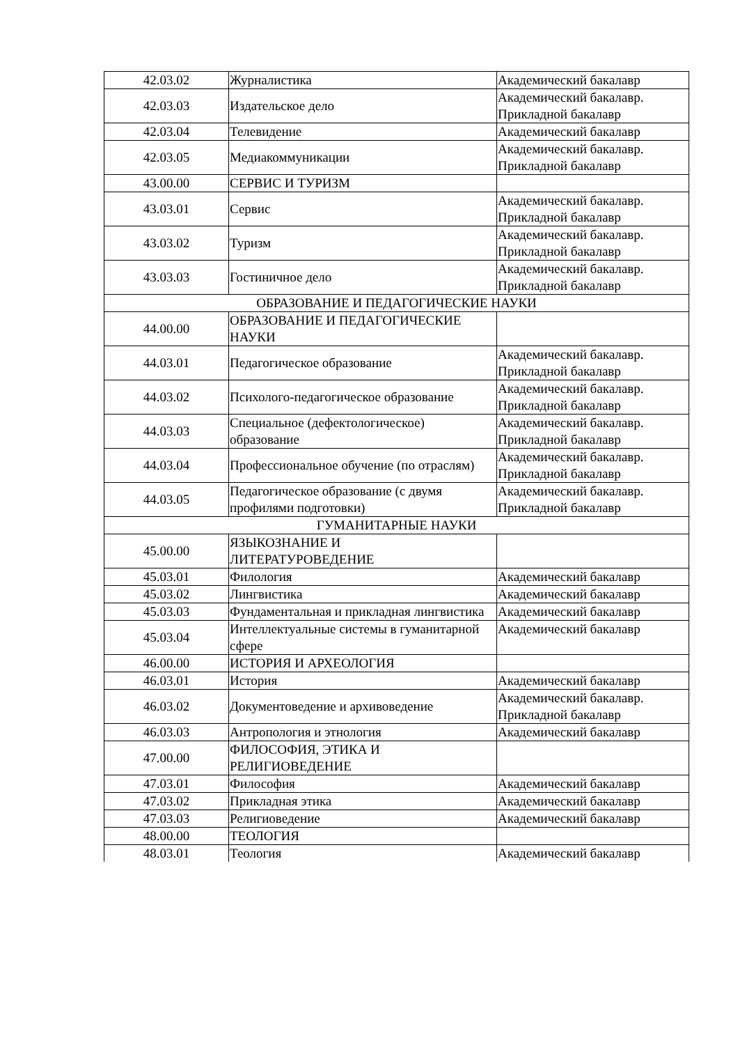| 42.03.02 | Журналистика | Академический бакалавр |
| 42.03.03 | Издательское дело | Академический бакалавр. Прикладной бакалавр |
| 42.03.04 | Телевидение | Академический бакалавр |
| 42.03.05 | Медиакоммуникации | Академический бакалавр. Прикладной бакалавр |
| 43.00.00 | СЕРВИС И ТУРИЗМ | |
| 43.03.01 | Сервис | Академический бакалавр. Прикладной бакалавр |
| 43.03.02 | Туризм | Академический бакалавр. Прикладной бакалавр |
| 43.03.03 | Гостиничное дело | Академический бакалавр. Прикладной бакалавр |
| ОБРАЗОВАНИЕ И ПЕДАГОГИЧЕСКИЕ НАУКИ | | |
| 44.00.00 | ОБРАЗОВАНИЕ И ПЕДАГОГИЧЕСКИЕ НАУКИ | |
| 44.03.01 | Педагогическое образование | Академический бакалавр. Прикладной бакалавр |
| 44.03.02 | Психолого-педагогическое образование | Академический бакалавр. Прикладной бакалавр |
| 44.03.03 | Специальное (дефектологическое) образование | Академический бакалавр. Прикладной бакалавр |
| 44.03.04 | Профессиональное обучение (по отраслям) | Академический бакалавр. Прикладной бакалавр |
| 44.03.05 | Педагогическое образование (с двумя профилями подготовки) | Академический бакалавр. Прикладной бакалавр |
| ГУМАНИТАРНЫЕ НАУКИ | | |
| 45.00.00 | ЯЗЫКОЗНАНИЕ И ЛИТЕРАТУРОВЕДЕНИЕ | |
| 45.03.01 | Филология | Академический бакалавр |
| 45.03.02 | Лингвистика | Академический бакалавр |
| 45.03.03 | Фундаментальная и прикладная лингвистика | Академический бакалавр |
| 45.03.04 | Интеллектуальные системы в гуманитарной сфере | Академический бакалавр |
| 46.00.00 | ИСТОРИЯ И АРХЕОЛОГИЯ | |
| 46.03.01 | История | Академический бакалавр |
| 46.03.02 | Документоведение и архивоведение | Академический бакалавр. Прикладной бакалавр |
| 46.03.03 | Антропология и этнология | Академический бакалавр |
| 47.00.00 | ФИЛОСОФИЯ, ЭТИКА И РЕЛИГИОВЕДЕНИЕ | |
| 47.03.01 | Философия | Академический бакалавр |
| 47.03.02 | Прикладная этика | Академический бакалавр |
| 47.03.03 | Религиоведение | Академический бакалавр |
| 48.00.00 | ТЕОЛОГИЯ | |
| 48.03.01 | Теология | Академический бакалавр |